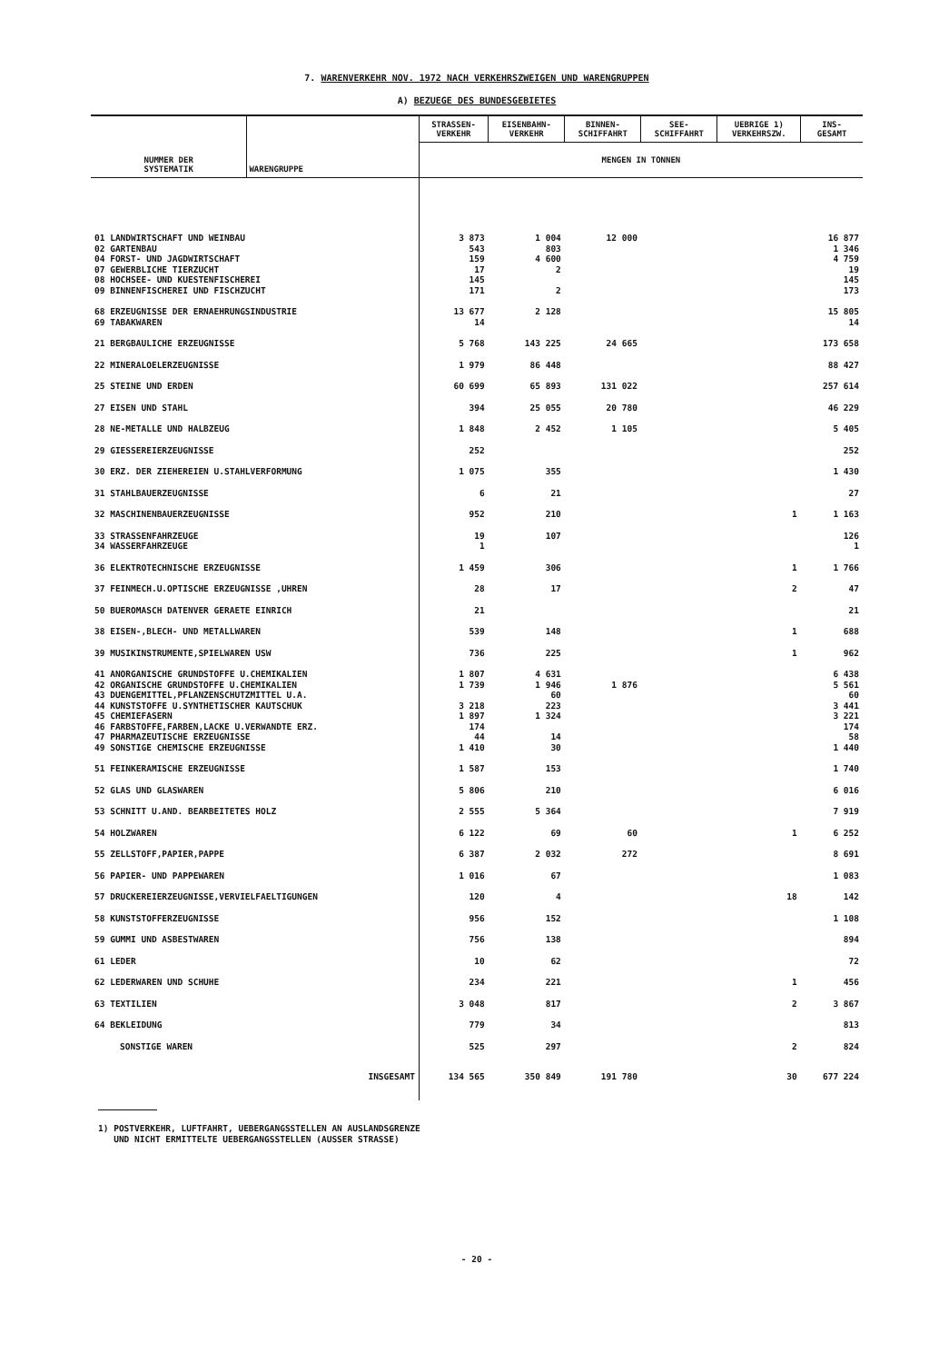7. WARENVERKEHR NOV. 1972 NACH VERKEHRSZWEIGEN UND WARENGRUPPEN
A) BEZUEGE DES BUNDESGEBIETES
| NUMMER DER SYSTEMATIK | WARENGRUPPE | STRASSEN- VERKEHR | EISENBAHN- VERKEHR | BINNEN- SCHIFFAHRT | SEE- SCHIFFAHRT | UEBRIGE 1) VERKEHRSZW. | INS- GESAMT |
| --- | --- | --- | --- | --- | --- | --- | --- |
| | | MENGEN IN TONNEN | | | | | |
| 01 LANDWIRTSCHAFT UND WEINBAU | | 3 873 | 1 004 | 12 000 | | | 16 877 |
| 02 GARTENBAU | | 543 | 803 | | | | 1 346 |
| 04 FORST- UND JAGDWIRTSCHAFT | | 159 | 4 600 | | | | 4 759 |
| 07 GEWERBLICHE TIERZUCHT | | 17 | 2 | | | | 19 |
| 08 HOCHSEE- UND KUESTENFISCHEREI | | 145 | | | | | 145 |
| 09 BINNENFISCHEREI UND FISCHZUCHT | | 171 | 2 | | | | 173 |
| 68 ERZEUGNISSE DER ERNAEHRUNGSINDUSTRIE | | 13 677 | 2 128 | | | | 15 805 |
| 69 TABAKWAREN | | 14 | | | | | 14 |
| 21 BERGBAULICHE ERZEUGNISSE | | 5 768 | 143 225 | 24 665 | | | 173 658 |
| 22 MINERALOELERZEUGNISSE | | 1 979 | 86 448 | | | | 88 427 |
| 25 STEINE UND ERDEN | | 60 699 | 65 893 | 131 022 | | | 257 614 |
| 27 EISEN UND STAHL | | 394 | 25 055 | 20 780 | | | 46 229 |
| 28 NE-METALLE UND HALBZEUG | | 1 848 | 2 452 | 1 105 | | | 5 405 |
| 29 GIESSEREIERZEUGNISSE | | 252 | | | | | 252 |
| 30 ERZ. DER ZIEHEREIEN U.STAHLVERFORMUNG | | 1 075 | 355 | | | | 1 430 |
| 31 STAHLBAUERZEUGNISSE | | 6 | 21 | | | | 27 |
| 32 MASCHINENBAUERZEUGNISSE | | 952 | 210 | | | 1 | 1 163 |
| 33 STRASSENFAHRZEUGE | | 19 | 107 | | | | 126 |
| 34 WASSERFAHRZEUGE | | 1 | | | | | 1 |
| 36 ELEKTROTECHNISCHE ERZEUGNISSE | | 1 459 | 306 | | | 1 | 1 766 |
| 37 FEINMECH.U.OPTISCHE ERZEUGNISSE ,UHREN | | 28 | 17 | | | 2 | 47 |
| 50 BUEROMASCH DATENVER GERAETE EINRICH | | 21 | | | | | 21 |
| 38 EISEN-,BLECH- UND METALLWAREN | | 539 | 148 | | | 1 | 688 |
| 39 MUSIKINSTRUMENTE,SPIELWAREN USW | | 736 | 225 | | | 1 | 962 |
| 41 ANORGANISCHE GRUNDSTOFFE U.CHEMIKALIEN | | 1 807 | 4 631 | | | | 6 438 |
| 42 ORGANISCHE GRUNDSTOFFE U.CHEMIKALIEN | | 1 739 | 1 946 | 1 876 | | | 5 561 |
| 43 DUENGEMITTEL,PFLANZENSCHUTZMITTEL U.A. | | | 60 | | | | 60 |
| 44 KUNSTSTOFFE U.SYNTHETISCHER KAUTSCHUK | | 3 218 | 223 | | | | 3 441 |
| 45 CHEMIEFASERN | | 1 897 | 1 324 | | | | 3 221 |
| 46 FARBSTOFFE,FARBEN,LACKE U.VERWANDTE ERZ. | | 174 | | | | | 174 |
| 47 PHARMAZEUTISCHE ERZEUGNISSE | | 44 | 14 | | | | 58 |
| 49 SONSTIGE CHEMISCHE ERZEUGNISSE | | 1 410 | 30 | | | | 1 440 |
| 51 FEINKERAMISCHE ERZEUGNISSE | | 1 587 | 153 | | | | 1 740 |
| 52 GLAS UND GLASWAREN | | 5 806 | 210 | | | | 6 016 |
| 53 SCHNITT U.AND. BEARBEITETES HOLZ | | 2 555 | 5 364 | | | | 7 919 |
| 54 HOLZWAREN | | 6 122 | 69 | 60 | | 1 | 6 252 |
| 55 ZELLSTOFF,PAPIER,PAPPE | | 6 387 | 2 032 | 272 | | | 8 691 |
| 56 PAPIER- UND PAPPEWAREN | | 1 016 | 67 | | | | 1 083 |
| 57 DRUCKEREIERZEUGNISSE,VERVIELFAELTIGUNGEN | | 120 | 4 | | | 18 | 142 |
| 58 KUNSTSTOFFERZEUGNISSE | | 956 | 152 | | | | 1 108 |
| 59 GUMMI UND ASBESTWAREN | | 756 | 138 | | | | 894 |
| 61 LEDER | | 10 | 62 | | | | 72 |
| 62 LEDERWAREN UND SCHUHE | | 234 | 221 | | | 1 | 456 |
| 63 TEXTILIEN | | 3 048 | 817 | | | 2 | 3 867 |
| 64 BEKLEIDUNG | | 779 | 34 | | | | 813 |
| SONSTIGE WAREN | | 525 | 297 | | | 2 | 824 |
| INSGESAMT | | 134 565 | 350 849 | 191 780 | | 30 | 677 224 |
1) POSTVERKEHR, LUFTFAHRT, UEBERGANGSSTELLEN AN AUSLANDSGRENZE
UND NICHT ERMITTELTE UEBERGANGSSTELLEN (AUSSER STRASSE)
- 20 -